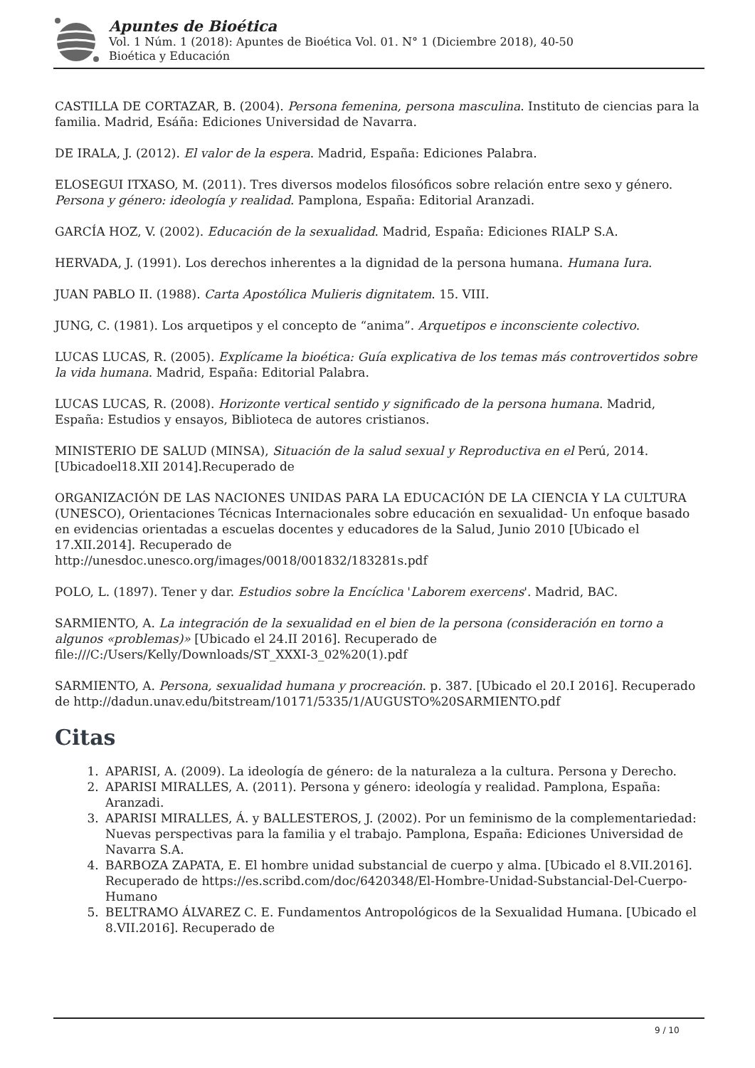Apuntes de Bioética
Vol. 1 Núm. 1 (2018): Apuntes de Bioética Vol. 01. N° 1 (Diciembre 2018), 40-50
Bioética y Educación
CASTILLA DE CORTAZAR, B. (2004). Persona femenina, persona masculina. Instituto de ciencias para la familia. Madrid, Esáña: Ediciones Universidad de Navarra.
DE IRALA, J. (2012). El valor de la espera. Madrid, España: Ediciones Palabra.
ELOSEGUI ITXASO, M. (2011). Tres diversos modelos filosóficos sobre relación entre sexo y género. Persona y género: ideología y realidad. Pamplona, España: Editorial Aranzadi.
GARCÍA HOZ, V. (2002). Educación de la sexualidad. Madrid, España: Ediciones RIALP S.A.
HERVADA, J. (1991). Los derechos inherentes a la dignidad de la persona humana. Humana Iura.
JUAN PABLO II. (1988). Carta Apostólica Mulieris dignitatem. 15. VIII.
JUNG, C. (1981). Los arquetipos y el concepto de “anima”. Arquetipos e inconsciente colectivo.
LUCAS LUCAS, R. (2005). Explícame la bioética: Guía explicativa de los temas más controvertidos sobre la vida humana. Madrid, España: Editorial Palabra.
LUCAS LUCAS, R. (2008). Horizonte vertical sentido y significado de la persona humana. Madrid, España: Estudios y ensayos, Biblioteca de autores cristianos.
MINISTERIO DE SALUD (MINSA), Situación de la salud sexual y Reproductiva en el Perú, 2014.[Ubicadoel18.XII 2014].Recuperado de
ORGANIZACIÓN DE LAS NACIONES UNIDAS PARA LA EDUCACIÓN DE LA CIENCIA Y LA CULTURA (UNESCO), Orientaciones Técnicas Internacionales sobre educación en sexualidad- Un enfoque basado en evidencias orientadas a escuelas docentes y educadores de la Salud, Junio 2010 [Ubicado el 17.XII.2014]. Recuperado de
http://unesdoc.unesco.org/images/0018/001832/183281s.pdf
POLO, L. (1897). Tener y dar. Estudios sobre la Encíclica 'Laborem exercens'. Madrid, BAC.
SARMIENTO, A. La integración de la sexualidad en el bien de la persona (consideración en torno a algunos «problemas)» [Ubicado el 24.II 2016]. Recuperado de
file:///C:/Users/Kelly/Downloads/ST_XXXI-3_02%20(1).pdf
SARMIENTO, A. Persona, sexualidad humana y procreación. p. 387. [Ubicado el 20.I 2016]. Recuperado de http://dadun.unav.edu/bitstream/10171/5335/1/AUGUSTO%20SARMIENTO.pdf
Citas
1. APARISI, A. (2009). La ideología de género: de la naturaleza a la cultura. Persona y Derecho.
2. APARISI MIRALLES, A. (2011). Persona y género: ideología y realidad. Pamplona, España: Aranzadi.
3. APARISI MIRALLES, Á. y BALLESTEROS, J. (2002). Por un feminismo de la complementariedad: Nuevas perspectivas para la familia y el trabajo. Pamplona, España: Ediciones Universidad de Navarra S.A.
4. BARBOZA ZAPATA, E. El hombre unidad substancial de cuerpo y alma. [Ubicado el 8.VII.2016]. Recuperado de https://es.scribd.com/doc/6420348/El-Hombre-Unidad-Substancial-Del-Cuerpo-Humano
5. BELTRAMO ÁLVAREZ C. E. Fundamentos Antropológicos de la Sexualidad Humana. [Ubicado el 8.VII.2016]. Recuperado de
9 / 10